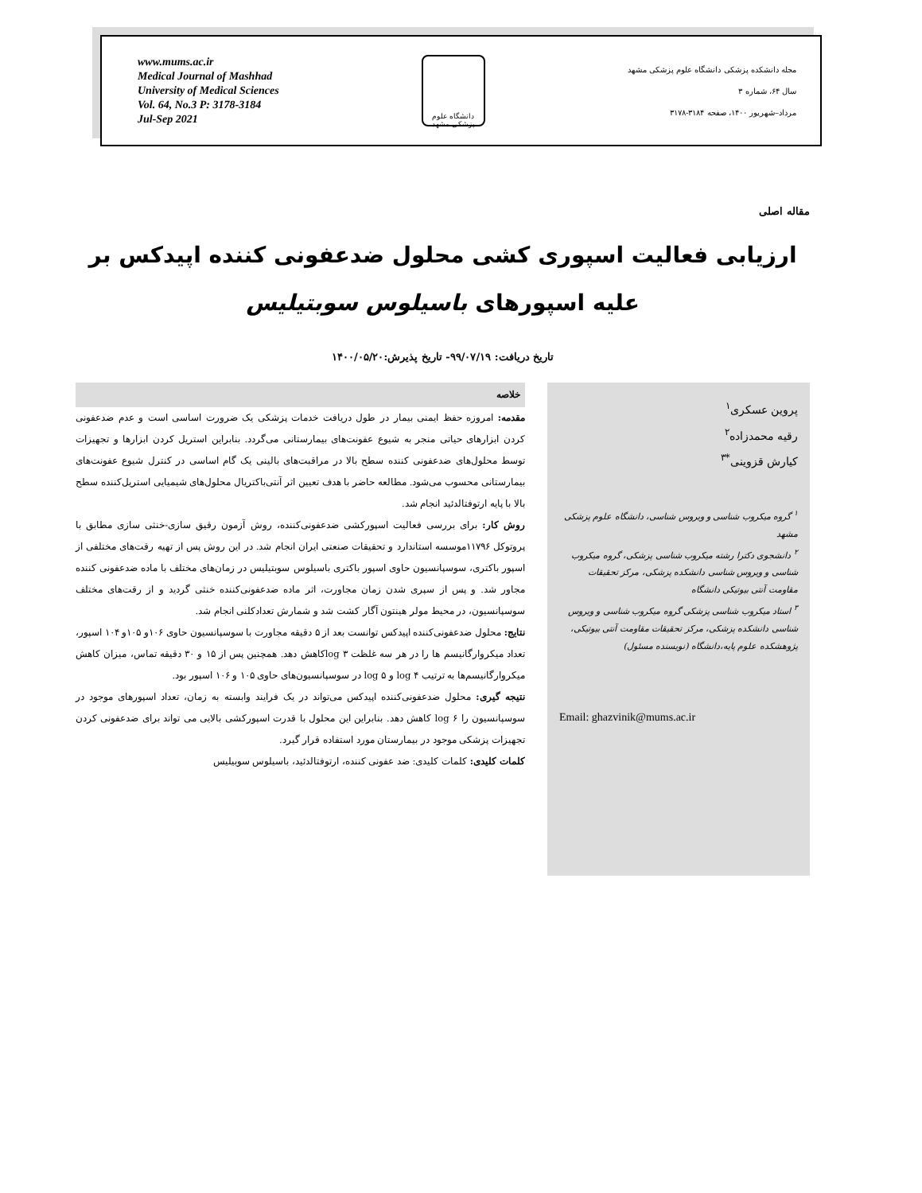www.mums.ac.ir
Medical Journal of Mashhad
University of Medical Sciences
Vol. 64, No.3 P: 3178-3184
Jul-Sep 2021
دانشگاه علوم پزشکی مشهد
مجله دانشکده پزشکی دانشگاه علوم پزشکی مشهد
سال ۶۴، شماره ۳
مرداد–شهریور ۱۴۰۰، صفحه ۳۱۸۴-۳۱۷۸
مقاله اصلی
ارزیابی فعالیت اسپوری کشی محلول ضدعفونی کننده اپیدکس بر
علیه اسپورهای باسیلوس سوبتیلیس
تاریخ دریافت: ۹۹/۰۷/۱۹- تاریخ پذیرش:۱۴۰۰/۰۵/۲۰
پروین عسکری<sup>۱</sup>
رقیه محمدزاده<sup>۲</sup>
کیارش قزوینی<sup>*۳</sup>
<sup>۱</sup> گروه میکروب شناسی و ویروس شناسی، دانشگاه علوم پزشکی مشهد
<sup>۲</sup> دانشجوی دکترا رشته میکروب شناسی پزشکی، گروه میکروب شناسی و ویروس شناسی دانشکده پزشکی، مرکز تحقیقات مقاومت آنتی بیوتیکی دانشگاه
<sup>۳</sup> استاد میکروب شناسی پزشکی گروه میکروب شناسی و ویروس شناسی دانشکده پزشکی، مرکز تحقیقات مقاومت آنتی بیوتیکی، پژوهشکده علوم پایه،دانشگاه (نویسنده مسئول)
Email: ghazvinik@mums.ac.ir
خلاصه
مقدمه: امروزه حفظ ایمنی بیمار در طول دریافت خدمات پزشکی یک ضرورت اساسی است و عدم ضدعفونی کردن ابزارهای حیاتی منجر به شیوع عفونت‌های بیمارستانی می‌گردد. بنابراین استریل کردن ابزارها و تجهیزات توسط محلول‌های ضدعفونی کننده سطح بالا در مراقبت‌های بالینی یک گام اساسی در کنترل شیوع عفونت‌های بیمارستانی محسوب می‌شود. مطالعه حاضر با هدف تعیین اثر آنتی‌باکتریال محلول‌های شیمیایی استریل‌کننده سطح بالا با پایه ارتوفتالدئید انجام شد.
روش کار: برای بررسی فعالیت اسپورکشی ضدعفونی‌کننده، روش آزمون رقیق سازی-خنثی سازی مطابق با پروتوکل ۱۱۷۹۶موسسه استاندارد و تحقیقات صنعتی ایران انجام شد. در این روش پس از تهیه رقت‌های مختلفی از اسپور باکتری، سوسپانسیون حاوی اسپور باکتری باسیلوس سوبتیلیس در زمان‌های مختلف با ماده ضدعفونی کننده مجاور شد. و پس از سپری شدن زمان مجاورت، اثر ماده ضدعفونی‌کننده خنثی گردید و از رقت‌های مختلف سوسپانسیون، در محیط مولر هینتون آگار کشت شد و شمارش تعدادکلنی انجام شد.
نتایج: محلول ضدعفونی‌کننده اپیدکس توانست بعد از ۵ دقیقه مجاورت با سوسپانسیون حاوی ۱۰۶و ۱۰۵و ۱۰۴ اسپور، تعداد میکروارگانیسم ها را در هر سه غلظت log ۳کاهش دهد. همچنین پس از ۱۵ و ۳۰ دقیقه تماس، میزان کاهش میکروارگانیسم‌ها به ترتیب log ۴ و log ۵ در سوسپانسیون‌های حاوی ۱۰۵ و ۱۰۶ اسپور بود.
نتیجه گیری: محلول ضدعفونی‌کننده اپیدکس می‌تواند در یک فرایند وابسته به زمان، تعداد اسپورهای موجود در سوسپانسیون را log ۶ کاهش دهد. بنابراین این محلول با قدرت اسپورکشی بالایی می تواند برای ضدعفونی کردن تجهیزات پزشکی موجود در بیمارستان مورد استفاده قرار گیرد.
کلمات کلیدی: کلمات کلیدی: ضد عفونی کننده، ارتوفتالدئید، باسیلوس سوبیلیس